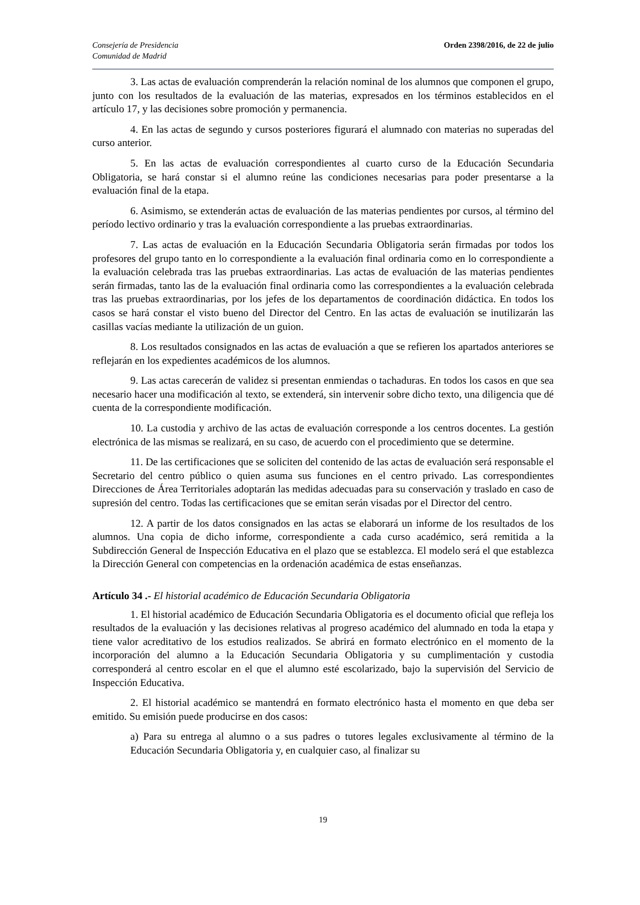Consejería de Presidencia
Comunidad de Madrid
Orden 2398/2016, de 22 de julio
3. Las actas de evaluación comprenderán la relación nominal de los alumnos que componen el grupo, junto con los resultados de la evaluación de las materias, expresados en los términos establecidos en el artículo 17, y las decisiones sobre promoción y permanencia.
4. En las actas de segundo y cursos posteriores figurará el alumnado con materias no superadas del curso anterior.
5. En las actas de evaluación correspondientes al cuarto curso de la Educación Secundaria Obligatoria, se hará constar si el alumno reúne las condiciones necesarias para poder presentarse a la evaluación final de la etapa.
6. Asimismo, se extenderán actas de evaluación de las materias pendientes por cursos, al término del período lectivo ordinario y tras la evaluación correspondiente a las pruebas extraordinarias.
7. Las actas de evaluación en la Educación Secundaria Obligatoria serán firmadas por todos los profesores del grupo tanto en lo correspondiente a la evaluación final ordinaria como en lo correspondiente a la evaluación celebrada tras las pruebas extraordinarias. Las actas de evaluación de las materias pendientes serán firmadas, tanto las de la evaluación final ordinaria como las correspondientes a la evaluación celebrada tras las pruebas extraordinarias, por los jefes de los departamentos de coordinación didáctica. En todos los casos se hará constar el visto bueno del Director del Centro. En las actas de evaluación se inutilizarán las casillas vacías mediante la utilización de un guion.
8. Los resultados consignados en las actas de evaluación a que se refieren los apartados anteriores se reflejarán en los expedientes académicos de los alumnos.
9. Las actas carecerán de validez si presentan enmiendas o tachaduras. En todos los casos en que sea necesario hacer una modificación al texto, se extenderá, sin intervenir sobre dicho texto, una diligencia que dé cuenta de la correspondiente modificación.
10. La custodia y archivo de las actas de evaluación corresponde a los centros docentes. La gestión electrónica de las mismas se realizará, en su caso, de acuerdo con el procedimiento que se determine.
11. De las certificaciones que se soliciten del contenido de las actas de evaluación será responsable el Secretario del centro público o quien asuma sus funciones en el centro privado. Las correspondientes Direcciones de Área Territoriales adoptarán las medidas adecuadas para su conservación y traslado en caso de supresión del centro. Todas las certificaciones que se emitan serán visadas por el Director del centro.
12. A partir de los datos consignados en las actas se elaborará un informe de los resultados de los alumnos. Una copia de dicho informe, correspondiente a cada curso académico, será remitida a la Subdirección General de Inspección Educativa en el plazo que se establezca. El modelo será el que establezca la Dirección General con competencias en la ordenación académica de estas enseñanzas.
Artículo 34 .- El historial académico de Educación Secundaria Obligatoria
1. El historial académico de Educación Secundaria Obligatoria es el documento oficial que refleja los resultados de la evaluación y las decisiones relativas al progreso académico del alumnado en toda la etapa y tiene valor acreditativo de los estudios realizados. Se abrirá en formato electrónico en el momento de la incorporación del alumno a la Educación Secundaria Obligatoria y su cumplimentación y custodia corresponderá al centro escolar en el que el alumno esté escolarizado, bajo la supervisión del Servicio de Inspección Educativa.
2. El historial académico se mantendrá en formato electrónico hasta el momento en que deba ser emitido. Su emisión puede producirse en dos casos:
a) Para su entrega al alumno o a sus padres o tutores legales exclusivamente al término de la Educación Secundaria Obligatoria y, en cualquier caso, al finalizar su
19